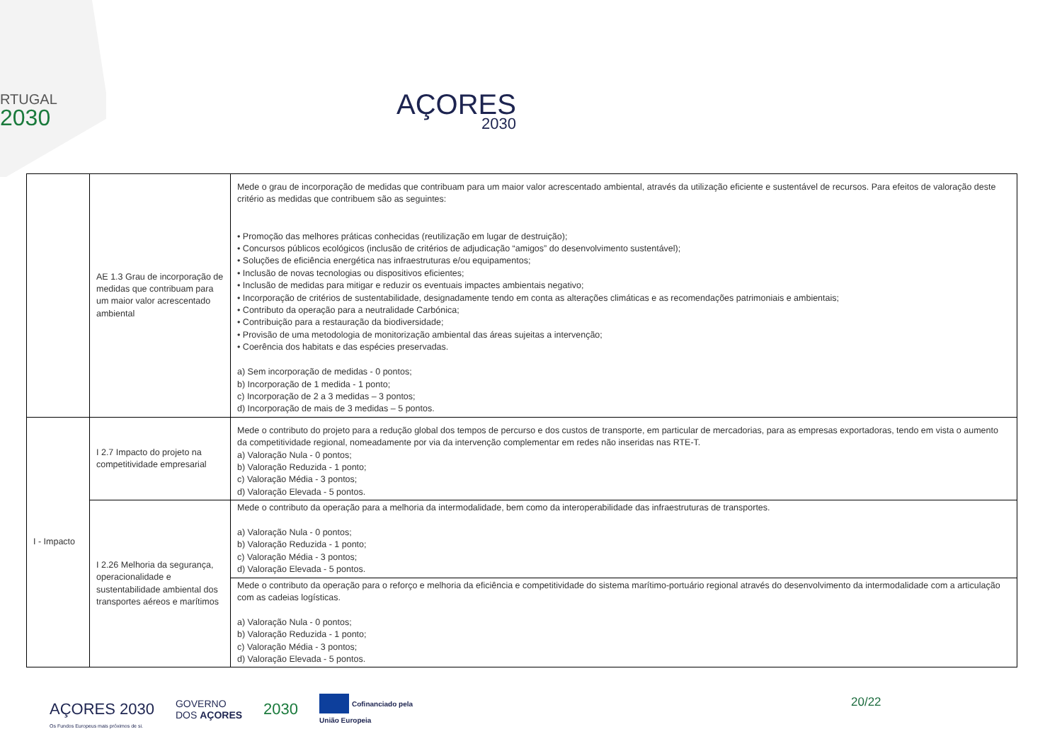RTUGAL
2030
AÇORES
2030
| | AE 1.3 Grau de incorporação de medidas que contribuam para um maior valor acrescentado ambiental | Mede o grau de incorporação de medidas que contribuam para um maior valor acrescentado ambiental, através da utilização eficiente e sustentável de recursos. Para efeitos de valoração deste critério as medidas que contribuem são as seguintes: • Promoção das melhores práticas conhecidas (reutilização em lugar de destruição); • Concursos públicos ecológicos (inclusão de critérios de adjudicação “amigos” do desenvolvimento sustentável); • Soluções de eficiência energética nas infraestruturas e/ou equipamentos; • Inclusão de novas tecnologias ou dispositivos eficientes; • Inclusão de medidas para mitigar e reduzir os eventuais impactes ambientais negativo; • Incorporação de critérios de sustentabilidade, designadamente tendo em conta as alterações climáticas e as recomendações patrimoniais e ambientais; • Contributo da operação para a neutralidade Carbónica; • Contribuição para a restauração da biodiversidade; • Provisão de uma metodologia de monitorização ambiental das áreas sujeitas a intervenção; • Coerência dos habitats e das espécies preservadas. a) Sem incorporação de medidas - 0 pontos; b) Incorporação de 1 medida - 1 ponto; c) Incorporação de 2 a 3 medidas – 3 pontos; d) Incorporação de mais de 3 medidas – 5 pontos. |
| I - Impacto | I 2.7 Impacto do projeto na competitividade empresarial | Mede o contributo do projeto para a redução global dos tempos de percurso e dos custos de transporte, em particular de mercadorias, para as empresas exportadoras, tendo em vista o aumento da competitividade regional, nomeadamente por via da intervenção complementar em redes não inseridas nas RTE-T. a) Valoração Nula - 0 pontos; b) Valoração Reduzida - 1 ponto; c) Valoração Média - 3 pontos; d) Valoração Elevada - 5 pontos. |
| | I 2.26 Melhoria da segurança, operacionalidade e sustentabilidade ambiental dos transportes aéreos e marítimos | Mede o contributo da operação para a melhoria da intermodalidade, bem como da interoperabilidade das infraestruturas de transportes. a) Valoração Nula - 0 pontos; b) Valoração Reduzida - 1 ponto; c) Valoração Média - 3 pontos; d) Valoração Elevada - 5 pontos. |
| | | Mede o contributo da operação para o reforço e melhoria da eficiência e competitividade do sistema marítimo-portuário regional através do desenvolvimento da intermodalidade com a articulação com as cadeias logísticas. a) Valoração Nula - 0 pontos; b) Valoração Reduzida - 1 ponto; c) Valoração Média - 3 pontos; d) Valoração Elevada - 5 pontos. |
AÇORES 2030 GOVERNO
DOS AÇORES 2030 Cofinanciado pela
União Europeia
Os Fundos Europeus mais próximos de si.
20/22